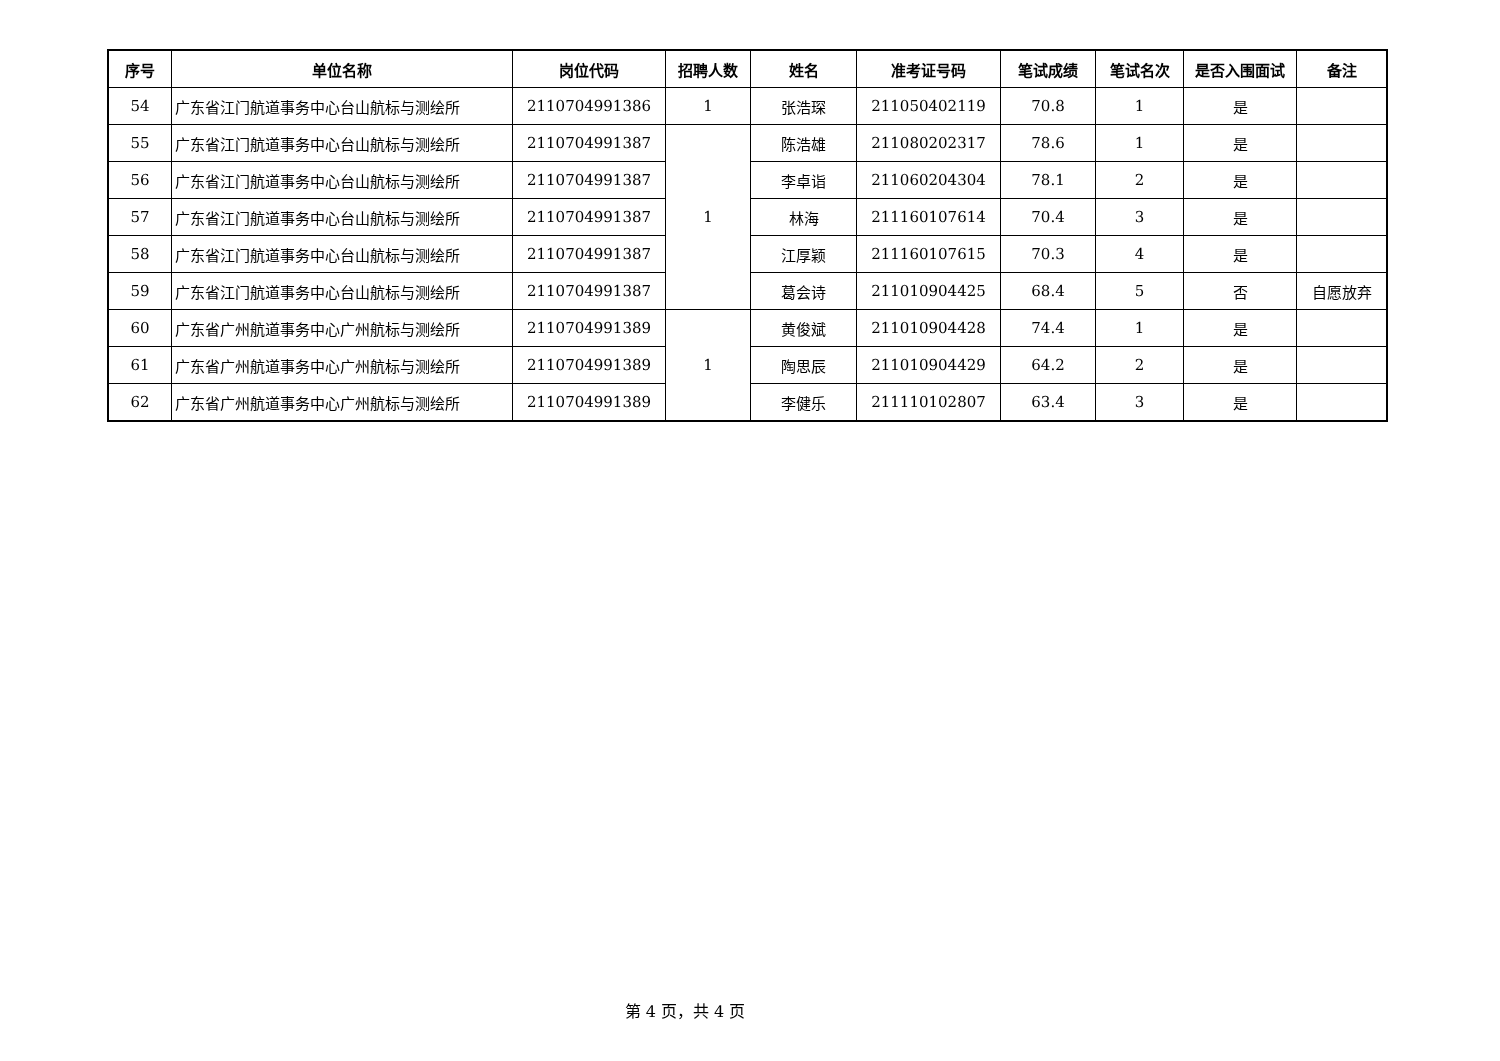| 序号 | 单位名称 | 岗位代码 | 招聘人数 | 姓名 | 准考证号码 | 笔试成绩 | 笔试名次 | 是否入围面试 | 备注 |
| --- | --- | --- | --- | --- | --- | --- | --- | --- | --- |
| 54 | 广东省江门航道事务中心台山航标与测绘所 | 2110704991386 | 1 | 张浩琛 | 211050402119 | 70.8 | 1 | 是 | |
| 55 | 广东省江门航道事务中心台山航标与测绘所 | 2110704991387 | 1 | 陈浩雄 | 211080202317 | 78.6 | 1 | 是 | |
| 56 | 广东省江门航道事务中心台山航标与测绘所 | 2110704991387 | | 李卓诣 | 211060204304 | 78.1 | 2 | 是 | |
| 57 | 广东省江门航道事务中心台山航标与测绘所 | 2110704991387 | | 林海 | 211160107614 | 70.4 | 3 | 是 | |
| 58 | 广东省江门航道事务中心台山航标与测绘所 | 2110704991387 | | 江厚颖 | 211160107615 | 70.3 | 4 | 是 | |
| 59 | 广东省江门航道事务中心台山航标与测绘所 | 2110704991387 | | 葛会诗 | 211010904425 | 68.4 | 5 | 否 | 自愿放弃 |
| 60 | 广东省广州航道事务中心广州航标与测绘所 | 2110704991389 | 1 | 黄俊斌 | 211010904428 | 74.4 | 1 | 是 | |
| 61 | 广东省广州航道事务中心广州航标与测绘所 | 2110704991389 | | 陶思辰 | 211010904429 | 64.2 | 2 | 是 | |
| 62 | 广东省广州航道事务中心广州航标与测绘所 | 2110704991389 | | 李健乐 | 211110102807 | 63.4 | 3 | 是 | |
第 4 页，共 4 页